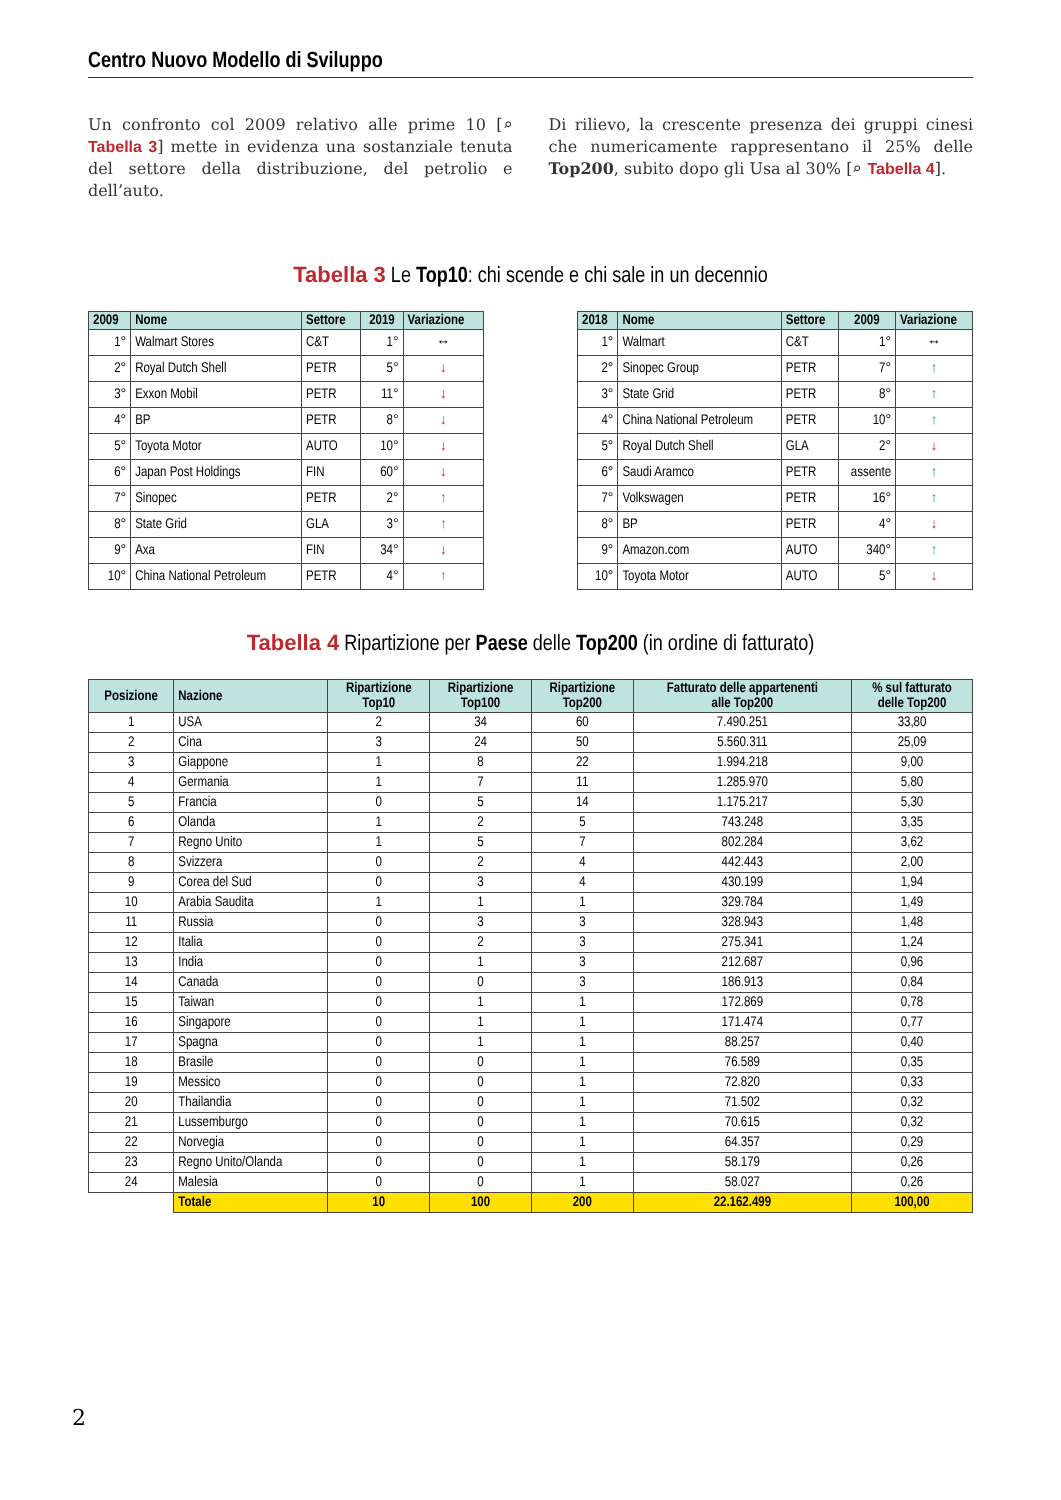Centro Nuovo Modello di Sviluppo
Un confronto col 2009 relativo alle prime 10 [⌕ Tabella 3] mette in evidenza una sostanziale tenuta del settore della distribuzione, del petrolio e dell’auto.
Di rilievo, la crescente presenza dei gruppi cinesi che numericamente rappresentano il 25% delle Top200, subito dopo gli Usa al 30% [⌕ Tabella 4].
Tabella 3 Le Top10: chi scende e chi sale in un decennio
| 2009 | Nome | Settore | 2019 | Variazione |
| --- | --- | --- | --- | --- |
| 1° | Walmart Stores | C&T | 1° | ↔ |
| 2° | Royal Dutch Shell | PETR | 5° | ↓ |
| 3° | Exxon Mobil | PETR | 11° | ↓ |
| 4° | BP | PETR | 8° | ↓ |
| 5° | Toyota Motor | AUTO | 10° | ↓ |
| 6° | Japan Post Holdings | FIN | 60° | ↓ |
| 7° | Sinopec | PETR | 2° | ↑ |
| 8° | State Grid | GLA | 3° | ↑ |
| 9° | Axa | FIN | 34° | ↓ |
| 10° | China National Petroleum | PETR | 4° | ↑ |
| 2018 | Nome | Settore | 2009 | Variazione |
| --- | --- | --- | --- | --- |
| 1° | Walmart | C&T | 1° | ↔ |
| 2° | Sinopec Group | PETR | 7° | ↑ |
| 3° | State Grid | PETR | 8° | ↑ |
| 4° | China National Petroleum | PETR | 10° | ↑ |
| 5° | Royal Dutch Shell | GLA | 2° | ↓ |
| 6° | Saudi Aramco | PETR | assente | ↑ |
| 7° | Volkswagen | PETR | 16° | ↑ |
| 8° | BP | PETR | 4° | ↓ |
| 9° | Amazon.com | AUTO | 340° | ↑ |
| 10° | Toyota Motor | AUTO | 5° | ↓ |
Tabella 4 Ripartizione per Paese delle Top200 (in ordine di fatturato)
| Posizione | Nazione | Ripartizione Top10 | Ripartizione Top100 | Ripartizione Top200 | Fatturato delle appartenenti alle Top200 | % sul fatturato delle Top200 |
| --- | --- | --- | --- | --- | --- | --- |
| 1 | USA | 2 | 34 | 60 | 7.490.251 | 33,80 |
| 2 | Cina | 3 | 24 | 50 | 5.560.311 | 25,09 |
| 3 | Giappone | 1 | 8 | 22 | 1.994.218 | 9,00 |
| 4 | Germania | 1 | 7 | 11 | 1.285.970 | 5,80 |
| 5 | Francia | 0 | 5 | 14 | 1.175.217 | 5,30 |
| 6 | Olanda | 1 | 2 | 5 | 743.248 | 3,35 |
| 7 | Regno Unito | 1 | 5 | 7 | 802.284 | 3,62 |
| 8 | Svizzera | 0 | 2 | 4 | 442.443 | 2,00 |
| 9 | Corea del Sud | 0 | 3 | 4 | 430.199 | 1,94 |
| 10 | Arabia Saudita | 1 | 1 | 1 | 329.784 | 1,49 |
| 11 | Russia | 0 | 3 | 3 | 328.943 | 1,48 |
| 12 | Italia | 0 | 2 | 3 | 275.341 | 1,24 |
| 13 | India | 0 | 1 | 3 | 212.687 | 0,96 |
| 14 | Canada | 0 | 0 | 3 | 186.913 | 0,84 |
| 15 | Taiwan | 0 | 1 | 1 | 172.869 | 0,78 |
| 16 | Singapore | 0 | 1 | 1 | 171.474 | 0,77 |
| 17 | Spagna | 0 | 1 | 1 | 88.257 | 0,40 |
| 18 | Brasile | 0 | 0 | 1 | 76.589 | 0,35 |
| 19 | Messico | 0 | 0 | 1 | 72.820 | 0,33 |
| 20 | Thailandia | 0 | 0 | 1 | 71.502 | 0,32 |
| 21 | Lussemburgo | 0 | 0 | 1 | 70.615 | 0,32 |
| 22 | Norvegia | 0 | 0 | 1 | 64.357 | 0,29 |
| 23 | Regno Unito/Olanda | 0 | 0 | 1 | 58.179 | 0,26 |
| 24 | Malesia | 0 | 0 | 1 | 58.027 | 0,26 |
| | Totale | 10 | 100 | 200 | 22.162.499 | 100,00 |
2